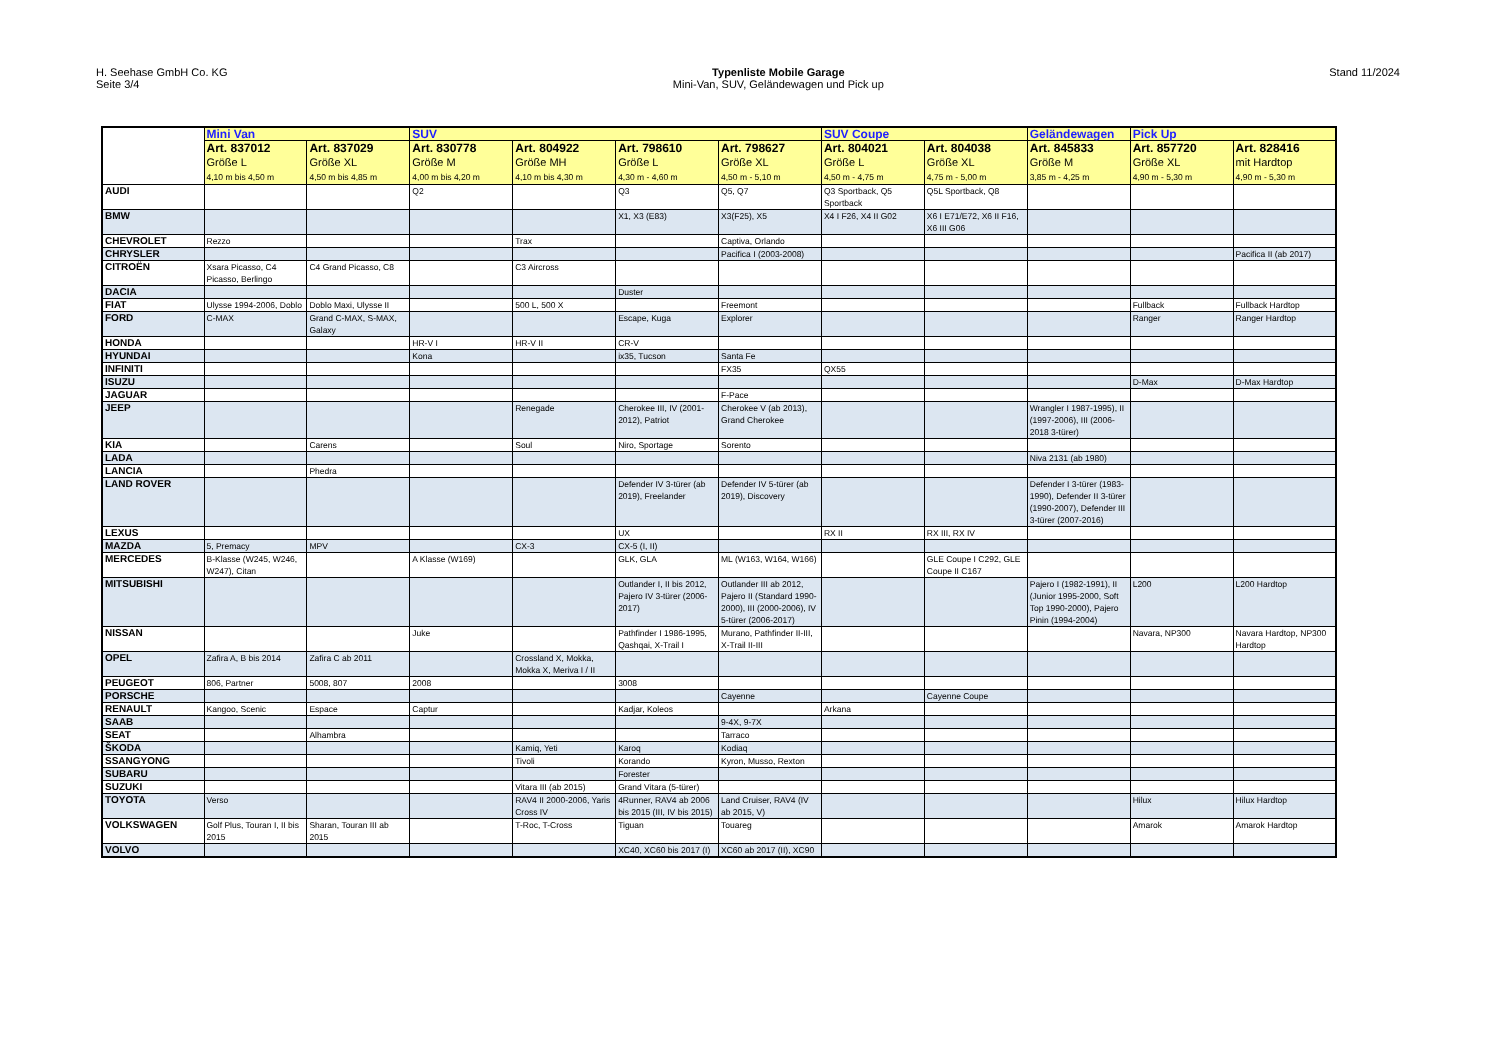H. Seehase GmbH Co. KG
Seite 3/4
Typenliste Mobile Garage
Mini-Van, SUV, Geländewagen und Pick up
Stand 11/2024
| | Mini Van | | SUV | | | | SUV Coupe | | Geländewagen | Pick Up | |
| --- | --- | --- | --- | --- | --- | --- | --- | --- | --- | --- | --- |
| | Art. 837012 Größe L 4,10 m bis 4,50 m | Art. 837029 Größe XL 4,50 m bis 4,85 m | Art. 830778 Größe M 4,00 m bis 4,20 m | Art. 804922 Größe MH 4,10 m bis 4,30 m | Art. 798610 Größe L 4,30 m - 4,60 m | Art. 798627 Größe XL 4,50 m - 5,10 m | Art. 804021 Größe L 4,50 m - 4,75 m | Art. 804038 Größe XL 4,75 m - 5,00 m | Art. 845833 Größe M 3,85 m - 4,25 m | Art. 857720 Größe XL 4,90 m - 5,30 m | Art. 828416 mit Hardtop 4,90 m - 5,30 m |
| AUDI | | | Q2 | | Q3 | Q5, Q7 | Q3 Sportback, Q5 Sportback | Q5L Sportback, Q8 | | | |
| BMW | | | | | X1, X3 (E83) | X3(F25), X5 | X4 I F26, X4 II G02 | X6 I E71/E72, X6 II F16, X6 III G06 | | | |
| CHEVROLET | Rezzo | | | Trax | | Captiva, Orlando | | | | | |
| CHRYSLER | | | | | | Pacifica I (2003-2008) | | | | | Pacifica II (ab 2017) |
| CITROËN | Xsara Picasso, C4 Picasso, Berlingo | C4 Grand Picasso, C8 | | C3 Aircross | | | | | | | |
| DACIA | | | | | Duster | | | | | | |
| FIAT | Ulysse 1994-2006, Doblo | Doblo Maxi, Ulysse II | | 500 L, 500 X | | Freemont | | | | Fullback | Fullback Hardtop |
| FORD | C-MAX | Grand C-MAX, S-MAX, Galaxy | | | Escape, Kuga | Explorer | | | | Ranger | Ranger Hardtop |
| HONDA | | | HR-V I | HR-V II | CR-V | | | | | | |
| HYUNDAI | | | Kona | | ix35, Tucson | Santa Fe | | | | | |
| INFINITI | | | | | | FX35 | QX55 | | | | |
| ISUZU | | | | | | | | | | D-Max | D-Max Hardtop |
| JAGUAR | | | | | | F-Pace | | | | | |
| JEEP | | | | Renegade | Cherokee III, IV (2001-2012), Patriot | Cherokee V (ab 2013), Grand Cherokee | | | Wrangler I 1987-1995), II (1997-2006), III (2006-2018 3-türer) | | |
| KIA | | Carens | | Soul | Niro, Sportage | Sorento | | | | | |
| LADA | | | | | | | | | Niva 2131 (ab 1980) | | |
| LANCIA | | Phedra | | | | | | | | | |
| LAND ROVER | | | | | Defender IV 3-türer (ab 2019), Freelander | Defender IV 5-türer (ab 2019), Discovery | | | Defender I 3-türer (1983-1990), Defender II 3-türer (1990-2007), Defender III 3-türer (2007-2016) | | |
| LEXUS | | | | | UX | | RX II | RX III, RX IV | | | |
| MAZDA | 5, Premacy | MPV | | CX-3 | CX-5 (I, II) | | | | | | |
| MERCEDES | B-Klasse (W245, W246, W247), Citan | | A Klasse (W169) | | GLK, GLA | ML (W163, W164, W166) | | GLE Coupe I C292, GLE Coupe II C167 | | | |
| MITSUBISHI | | | | | Outlander I, II bis 2012, Pajero IV 3-türer (2006-2017) | Outlander III ab 2012, Pajero II (Standard 1990-2000), III (2000-2006), IV 5-türer (2006-2017) | | | Pajero I (1982-1991), II (Junior 1995-2000, Soft Top 1990-2000), Pajero Pinin (1994-2004) | L200 | L200 Hardtop |
| NISSAN | | | Juke | | Pathfinder I 1986-1995, Qashqai, X-Trail I | Murano, Pathfinder II-III, X-Trail II-III | | | | Navara, NP300 | Navara Hardtop, NP300 Hardtop |
| OPEL | Zafira A, B bis 2014 | Zafira C ab 2011 | | Crossland X, Mokka, Mokka X, Meriva I / II | | | | | | | |
| PEUGEOT | 806, Partner | 5008, 807 | 2008 | | 3008 | | | | | | |
| PORSCHE | | | | | | Cayenne | | Cayenne Coupe | | | |
| RENAULT | Kangoo, Scenic | Espace | Captur | | Kadjar, Koleos | | Arkana | | | | |
| SAAB | | | | | | 9-4X, 9-7X | | | | | |
| SEAT | | Alhambra | | | | Tarraco | | | | | |
| ŠKODA | | | | Kamiq, Yeti | Karoq | Kodiaq | | | | | |
| SSANGYONG | | | | Tivoli | Korando | Kyron, Musso, Rexton | | | | | |
| SUBARU | | | | | Forester | | | | | | |
| SUZUKI | | | | Vitara III (ab 2015) | Grand Vitara (5-türer) | | | | | | |
| TOYOTA | Verso | | | RAV4 II 2000-2006, Yaris Cross IV | 4Runner, RAV4 ab 2006 bis 2015 (III, IV bis 2015) | Land Cruiser, RAV4 (IV ab 2015, V) | | | | Hilux | Hilux Hardtop |
| VOLKSWAGEN | Golf Plus, Touran I, II bis 2015 | Sharan, Touran III ab 2015 | | T-Roc, T-Cross | Tiguan | Touareg | | | | Amarok | Amarok Hardtop |
| VOLVO | | | | | XC40, XC60 bis 2017 (I) | XC60 ab 2017 (II), XC90 | | | | | |